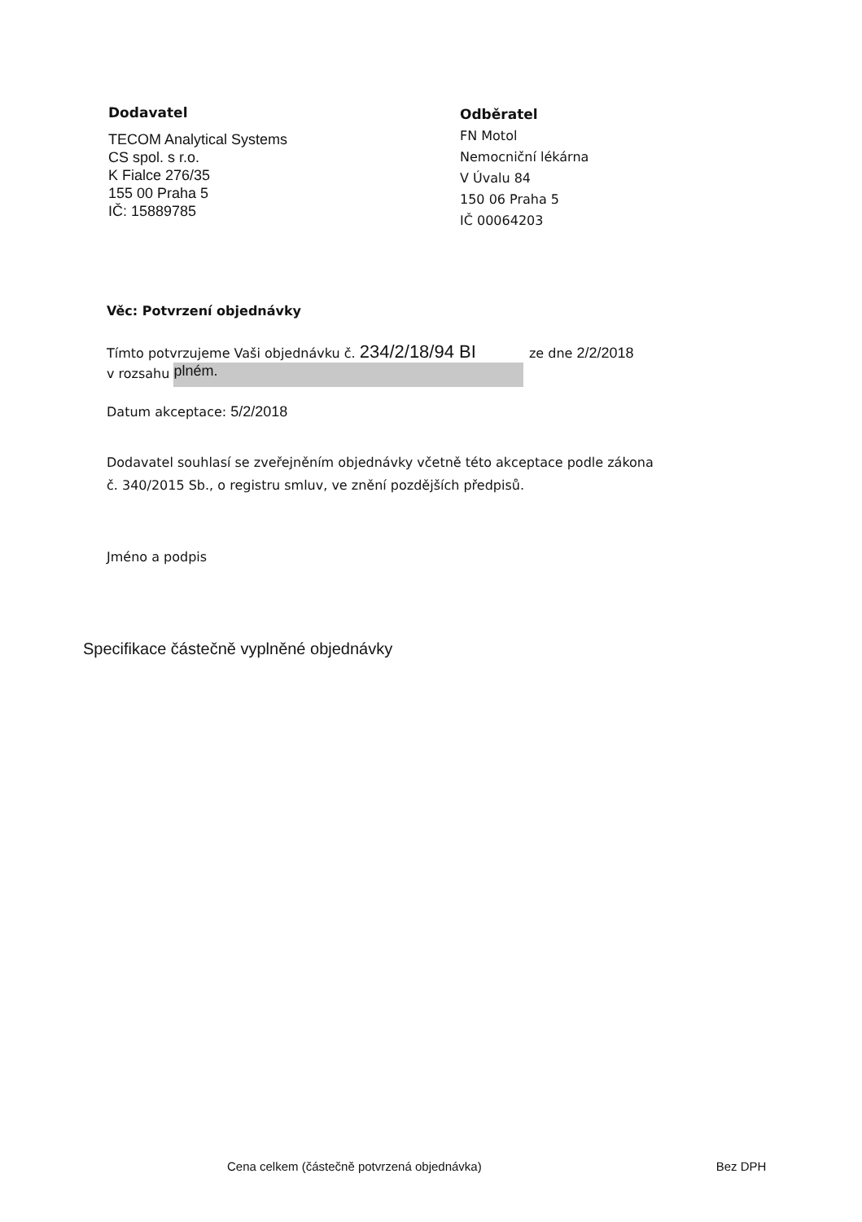Dodavatel
TECOM Analytical Systems
CS spol. s r.o.
K Fialce 276/35
155 00 Praha 5
IČ: 15889785
Odběratel
FN Motol
Nemocniční lékárna
V Úvalu 84
150 06 Praha 5
IČ 00064203
Věc: Potvrzení objednávky
Tímto potvrzujeme Vaši objednávku č. 234/2/18/94 BI ze dne 2/2/2018
v rozsahu plném.
Datum akceptace: 5/2/2018
Dodavatel souhlasí se zveřejněním objednávky včetně této akceptace podle zákona
č. 340/2015 Sb., o registru smluv, ve znění pozdějších předpisů.
Jméno a podpis
Specifikace částečně vyplněné objednávky
Cena celkem (částečně potvrzená objednávka) Bez DPH